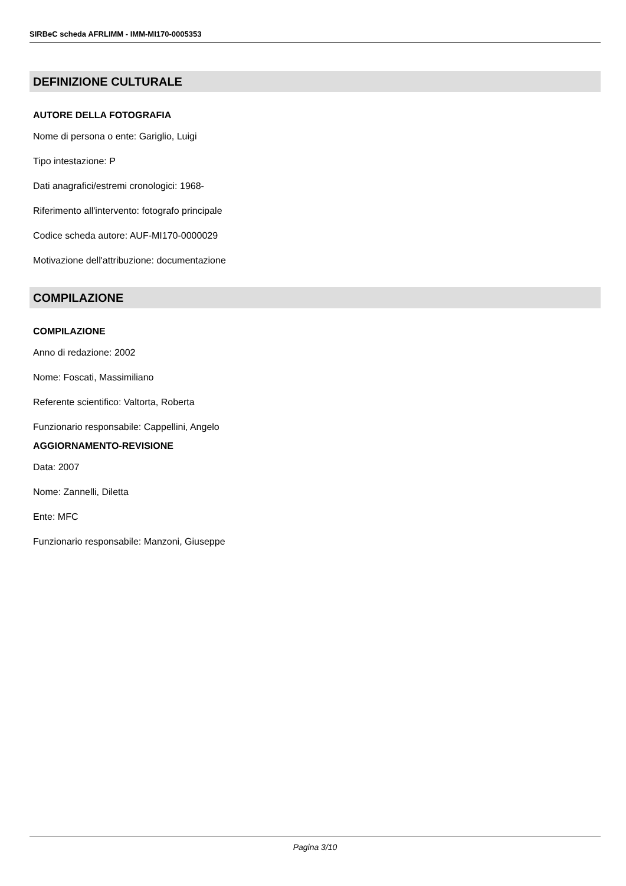SIRBeC scheda AFRLIMM - IMM-MI170-0005353
DEFINIZIONE CULTURALE
AUTORE DELLA FOTOGRAFIA
Nome di persona o ente: Gariglio, Luigi
Tipo intestazione: P
Dati anagrafici/estremi cronologici: 1968-
Riferimento all'intervento: fotografo principale
Codice scheda autore: AUF-MI170-0000029
Motivazione dell'attribuzione: documentazione
COMPILAZIONE
COMPILAZIONE
Anno di redazione: 2002
Nome: Foscati, Massimiliano
Referente scientifico: Valtorta, Roberta
Funzionario responsabile: Cappellini, Angelo
AGGIORNAMENTO-REVISIONE
Data: 2007
Nome: Zannelli, Diletta
Ente: MFC
Funzionario responsabile: Manzoni, Giuseppe
Pagina 3/10